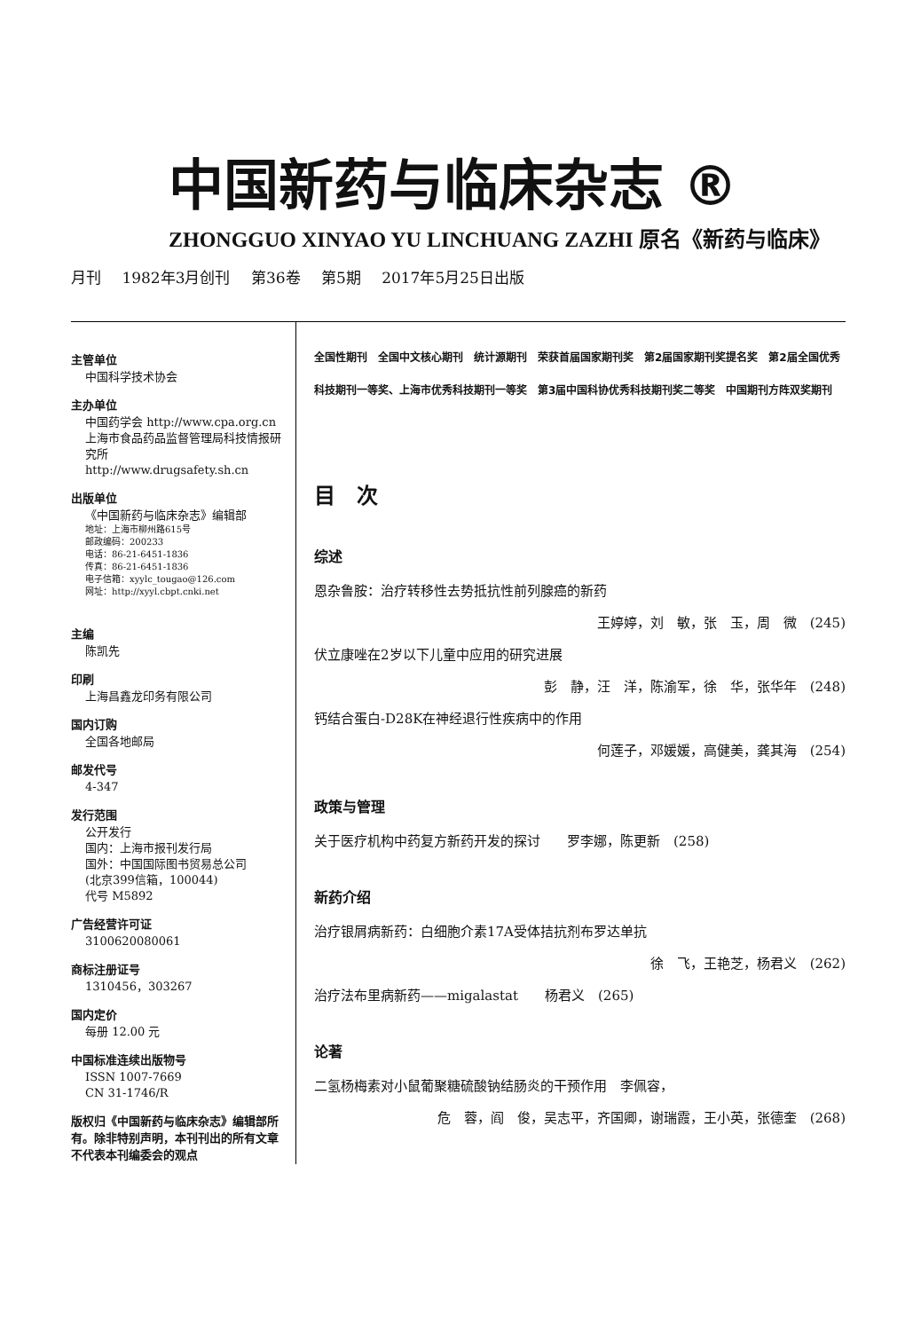中国新药与临床杂志 ®
ZHONGGUO XINYAO YU LINCHUANG ZAZHI 原名《新药与临床》
月刊 1982年3月创刊 第36卷 第5期 2017年5月25日出版
主管单位
中国科学技术协会
主办单位
中国药学会 http://www.cpa.org.cn
上海市食品药品监督管理局科技情报研究所
http://www.drugsafety.sh.cn
出版单位
《中国新药与临床杂志》编辑部
地址：上海市柳州路615号
邮政编码：200233
电话：86-21-6451-1836
传真：86-21-6451-1836
电子信箱：xyylc_tougao@126.com
网址：http://xyyl.cbpt.cnki.net
主编
陈凯先
印刷
上海昌鑫龙印务有限公司
国内订购
全国各地邮局
邮发代号
4-347
发行范围
公开发行
国内：上海市报刊发行局
国外：中国国际图书贸易总公司
(北京399信箱，100044)
代号 M5892
广告经营许可证
3100620080061
商标注册证号
1310456，303267
国内定价
每册 12.00 元
中国标准连续出版物号
ISSN 1007-7669
CN 31-1746/R
版权归《中国新药与临床杂志》编辑部所有。除非特别声明，本刊刊出的所有文章不代表本刊编委会的观点
全国性期刊　全国中文核心期刊　统计源期刊　荣获首届国家期刊奖　第2届国家期刊奖提名奖　第2届全国优秀科技期刊一等奖、上海市优秀科技期刊一等奖　第3届中国科协优秀科技期刊奖二等奖　中国期刊方阵双奖期刊
目　次
综述
恩杂鲁胺：治疗转移性去势抵抗性前列腺癌的新药
王婷婷，刘　敏，张　玉，周　微　(245)
伏立康唑在2岁以下儿童中应用的研究进展
彭　静，汪　洋，陈渝军，徐　华，张华年　(248)
钙结合蛋白-D28K在神经退行性疾病中的作用
何莲子，邓媛媛，高健美，龚其海　(254)
政策与管理
关于医疗机构中药复方新药开发的探讨　　罗李娜，陈更新　(258)
新药介绍
治疗银屑病新药：白细胞介素17A受体拮抗剂布罗达单抗
徐　飞，王艳芝，杨君义　(262)
治疗法布里病新药——migalastat　　杨君义　(265)
论著
二氢杨梅素对小鼠葡聚糖硫酸钠结肠炎的干预作用　李佩容，
危　蓉，阎　俊，吴志平，齐国卿，谢瑞霞，王小英，张德奎　(268)